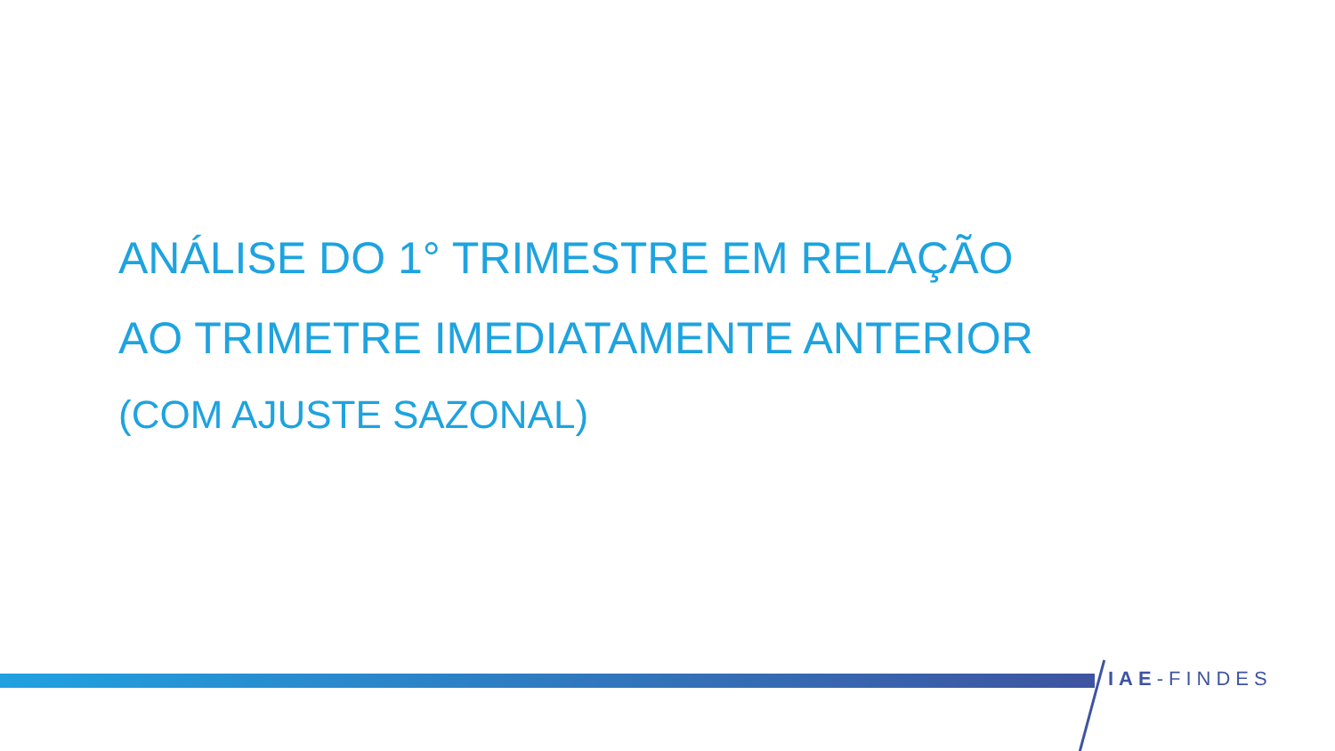ANÁLISE DO 1° TRIMESTRE EM RELAÇÃO
AO TRIMETRE IMEDIATAMENTE ANTERIOR
(COM AJUSTE SAZONAL)
IAE-FINDES